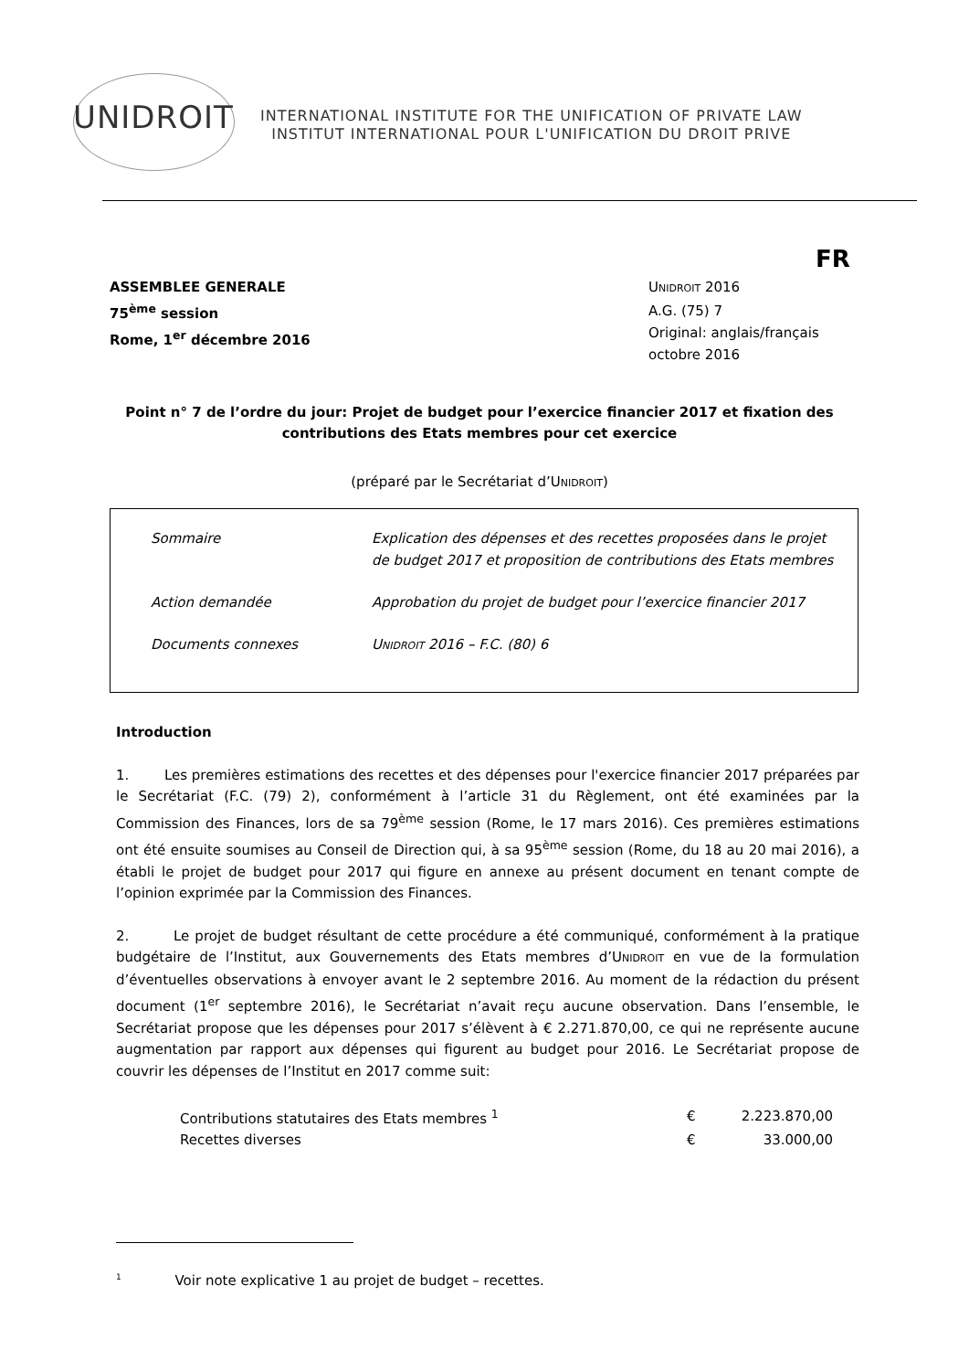UNIDROIT
INTERNATIONAL INSTITUTE FOR THE UNIFICATION OF PRIVATE LAW
INSTITUT INTERNATIONAL POUR L'UNIFICATION DU DROIT PRIVE
FR
ASSEMBLEE GENERALE
75<sup>ème</sup> session
Rome, 1<sup>er</sup> décembre 2016
UNIDROIT 2016
A.G. (75) 7
Original: anglais/français
octobre 2016
Point n° 7 de l’ordre du jour: Projet de budget pour l’exercice financier 2017 et fixation des contributions des Etats membres pour cet exercice
(préparé par le Secrétariat d’UNIDROIT)
| Sommaire | Explication des dépenses et des recettes proposées dans le projet de budget 2017 et proposition de contributions des Etats membres |
| Action demandée | Approbation du projet de budget pour l’exercice financier 2017 |
| Documents connexes | U NIDROIT 2016 – F.C. (80) 6 |
Introduction
1. Les premières estimations des recettes et des dépenses pour l'exercice financier 2017 préparées par le Secrétariat (F.C. (79) 2), conformément à l’article 31 du Règlement, ont été examinées par la Commission des Finances, lors de sa 79<sup>ème</sup> session (Rome, le 17 mars 2016). Ces premières estimations ont été ensuite soumises au Conseil de Direction qui, à sa 95<sup>ème</sup> session (Rome, du 18 au 20 mai 2016), a établi le projet de budget pour 2017 qui figure en annexe au présent document en tenant compte de l’opinion exprimée par la Commission des Finances.
2. Le projet de budget résultant de cette procédure a été communiqué, conformément à la pratique budgétaire de l’Institut, aux Gouvernements des Etats membres d’UNIDROIT en vue de la formulation d’éventuelles observations à envoyer avant le 2 septembre 2016. Au moment de la rédaction du présent document (1<sup>er</sup> septembre 2016), le Secrétariat n’avait reçu aucune observation. Dans l’ensemble, le Secrétariat propose que les dépenses pour 2017 s’élèvent à € 2.271.870,00, ce qui ne représente aucune augmentation par rapport aux dépenses qui figurent au budget pour 2016. Le Secrétariat propose de couvrir les dépenses de l’Institut en 2017 comme suit:
| Contributions statutaires des Etats membres <sup>1</sup> | € | 2.223.870,00 |
| Recettes diverses | € | 33.000,00 |
<sup>1</sup> Voir note explicative 1 au projet de budget – recettes.